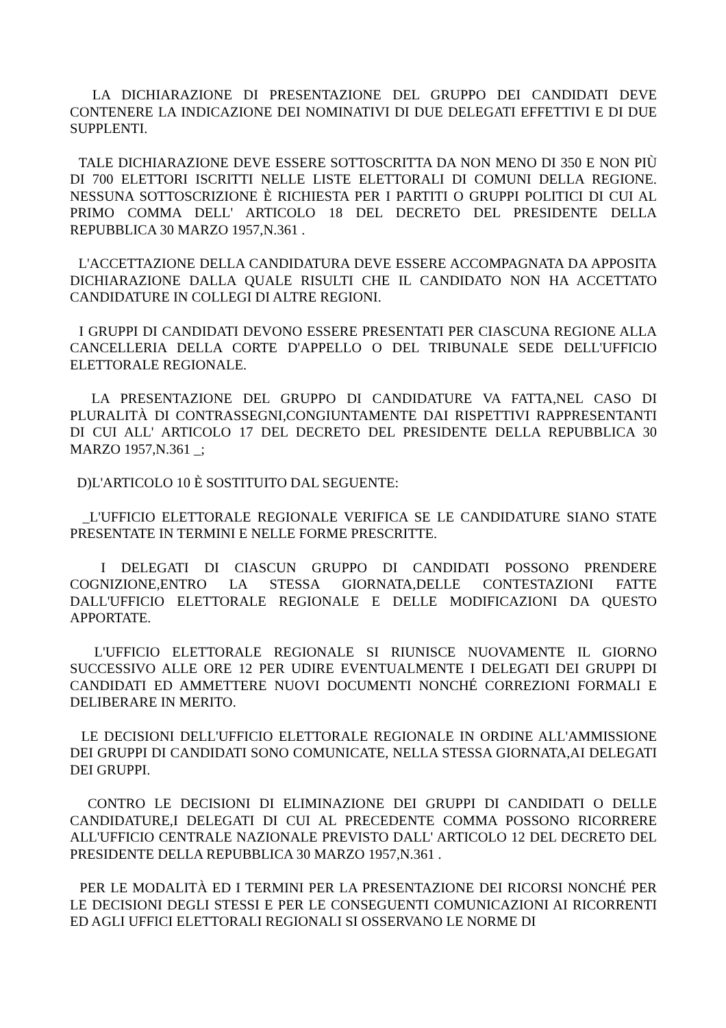LA DICHIARAZIONE DI PRESENTAZIONE DEL GRUPPO DEI CANDIDATI DEVE CONTENERE LA INDICAZIONE DEI NOMINATIVI DI DUE DELEGATI EFFETTIVI E DI DUE SUPPLENTI.
TALE DICHIARAZIONE DEVE ESSERE SOTTOSCRITTA DA NON MENO DI 350 E NON PIÙ DI 700 ELETTORI ISCRITTI NELLE LISTE ELETTORALI DI COMUNI DELLA REGIONE. NESSUNA SOTTOSCRIZIONE È RICHIESTA PER I PARTITI O GRUPPI POLITICI DI CUI AL PRIMO COMMA DELL' ARTICOLO 18 DEL DECRETO DEL PRESIDENTE DELLA REPUBBLICA 30 MARZO 1957,N.361 .
L'ACCETTAZIONE DELLA CANDIDATURA DEVE ESSERE ACCOMPAGNATA DA APPOSITA DICHIARAZIONE DALLA QUALE RISULTI CHE IL CANDIDATO NON HA ACCETTATO CANDIDATURE IN COLLEGI DI ALTRE REGIONI.
I GRUPPI DI CANDIDATI DEVONO ESSERE PRESENTATI PER CIASCUNA REGIONE ALLA CANCELLERIA DELLA CORTE D'APPELLO O DEL TRIBUNALE SEDE DELL'UFFICIO ELETTORALE REGIONALE.
LA PRESENTAZIONE DEL GRUPPO DI CANDIDATURE VA FATTA,NEL CASO DI PLURALITÀ DI CONTRASSEGNI,CONGIUNTAMENTE DAI RISPETTIVI RAPPRESENTANTI DI CUI ALL' ARTICOLO 17 DEL DECRETO DEL PRESIDENTE DELLA REPUBBLICA 30 MARZO 1957,N.361 _;
D)L'ARTICOLO 10 È SOSTITUITO DAL SEGUENTE:
_L'UFFICIO ELETTORALE REGIONALE VERIFICA SE LE CANDIDATURE SIANO STATE PRESENTATE IN TERMINI E NELLE FORME PRESCRITTE.
I DELEGATI DI CIASCUN GRUPPO DI CANDIDATI POSSONO PRENDERE COGNIZIONE,ENTRO LA STESSA GIORNATA,DELLE CONTESTAZIONI FATTE DALL'UFFICIO ELETTORALE REGIONALE E DELLE MODIFICAZIONI DA QUESTO APPORTATE.
L'UFFICIO ELETTORALE REGIONALE SI RIUNISCE NUOVAMENTE IL GIORNO SUCCESSIVO ALLE ORE 12 PER UDIRE EVENTUALMENTE I DELEGATI DEI GRUPPI DI CANDIDATI ED AMMETTERE NUOVI DOCUMENTI NONCHÉ CORREZIONI FORMALI E DELIBERARE IN MERITO.
LE DECISIONI DELL'UFFICIO ELETTORALE REGIONALE IN ORDINE ALL'AMMISSIONE DEI GRUPPI DI CANDIDATI SONO COMUNICATE, NELLA STESSA GIORNATA,AI DELEGATI DEI GRUPPI.
CONTRO LE DECISIONI DI ELIMINAZIONE DEI GRUPPI DI CANDIDATI O DELLE CANDIDATURE,I DELEGATI DI CUI AL PRECEDENTE COMMA POSSONO RICORRERE ALL'UFFICIO CENTRALE NAZIONALE PREVISTO DALL' ARTICOLO 12 DEL DECRETO DEL PRESIDENTE DELLA REPUBBLICA 30 MARZO 1957,N.361 .
PER LE MODALITÀ ED I TERMINI PER LA PRESENTAZIONE DEI RICORSI NONCHÉ PER LE DECISIONI DEGLI STESSI E PER LE CONSEGUENTI COMUNICAZIONI AI RICORRENTI ED AGLI UFFICI ELETTORALI REGIONALI SI OSSERVANO LE NORME DI